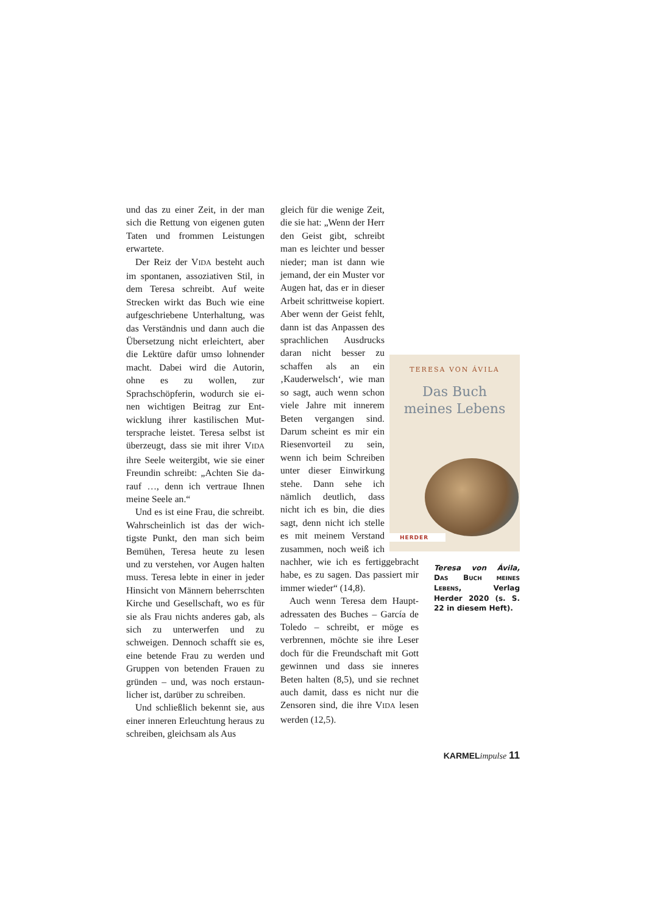und das zu einer Zeit, in der man sich die Rettung von eigenen gu­ten Taten und frommen Leistun­gen erwartete.
Der Reiz der VIDA besteht auch im spontanen, assoziativen Stil, in dem Teresa schreibt. Auf weite Strecken wirkt das Buch wie ei­ne aufgeschriebene Unterhaltung, was das Verständnis und dann auch die Übersetzung nicht erleichtert, aber die Lektüre dafür umso loh­nender macht. Dabei wird die Autorin, ohne es zu wollen, zur Sprachschöpferin, wodurch sie ei­nen wichtigen Beitrag zur Ent­wicklung ihrer kastilischen Mut­tersprache leistet. Teresa selbst ist überzeugt, dass sie mit ihrer VIDA ihre Seele weitergibt, wie sie einer Freundin schreibt: „Achten Sie da­rauf …, denn ich vertraue Ihnen meine Seele an.“
Und es ist eine Frau, die schreibt. Wahrscheinlich ist das der wich­tigste Punkt, den man sich beim Bemühen, Teresa heute zu lesen und zu verstehen, vor Augen halten muss. Teresa lebte in einer in jeder Hinsicht von Männern beherrsch­ten Kirche und Gesellschaft, wo es für sie als Frau nichts anderes gab, als sich zu unterwerfen und zu schweigen. Dennoch schafft sie es, eine betende Frau zu werden und Gruppen von betenden Frauen zu gründen – und, was noch erstaun­licher ist, darüber zu schreiben.
Und schließlich bekennt sie, aus einer inneren Erleuchtung heraus zu schreiben, gleichsam als Aus­
TERESA VON ÁVILA
Das Buch
meines Lebens
HERDER
Teresa von Ávila, DAS BUCH MEINES LEBENS, Verlag Herder 2020 (s. S. 22 in diesem Heft).
gleich für die wenige Zeit, die sie hat: „Wenn der Herr den Geist gibt, schreibt man es leichter und besser nieder; man ist dann wie je­mand, der ein Muster vor Augen hat, das er in dieser Arbeit schritt­weise kopiert. Aber wenn der Geist fehlt, dann ist das Anpassen des sprachlichen Ausdrucks daran nicht besser zu schaffen als an ein ‚Kauderwelsch‘, wie man so sagt, auch wenn schon viele Jahre mit innerem Beten vergangen sind. Darum scheint es mir ein Rie­senvorteil zu sein, wenn ich beim Schreiben un­ter dieser Einwirkung stehe. Dann sehe ich nämlich deutlich, dass nicht ich es bin, die dies sagt, denn nicht ich stel­le es mit meinem Ver­stand zusammen, noch weiß ich nachher, wie ich es fertiggebracht ha­be, es zu sagen. Das pas­siert mir immer wieder“ (14,8).
Auch wenn Teresa dem Haupt­adressaten des Buches – García de Toledo – schreibt, er möge es verbrennen, möchte sie ihre Le­ser doch für die Freundschaft mit Gott gewinnen und dass sie inne­res Beten halten (8,5), und sie rech­net auch damit, dass es nicht nur die Zensoren sind, die ihre VIDA le­sen werden (12,5).
KARMELimpulse 11